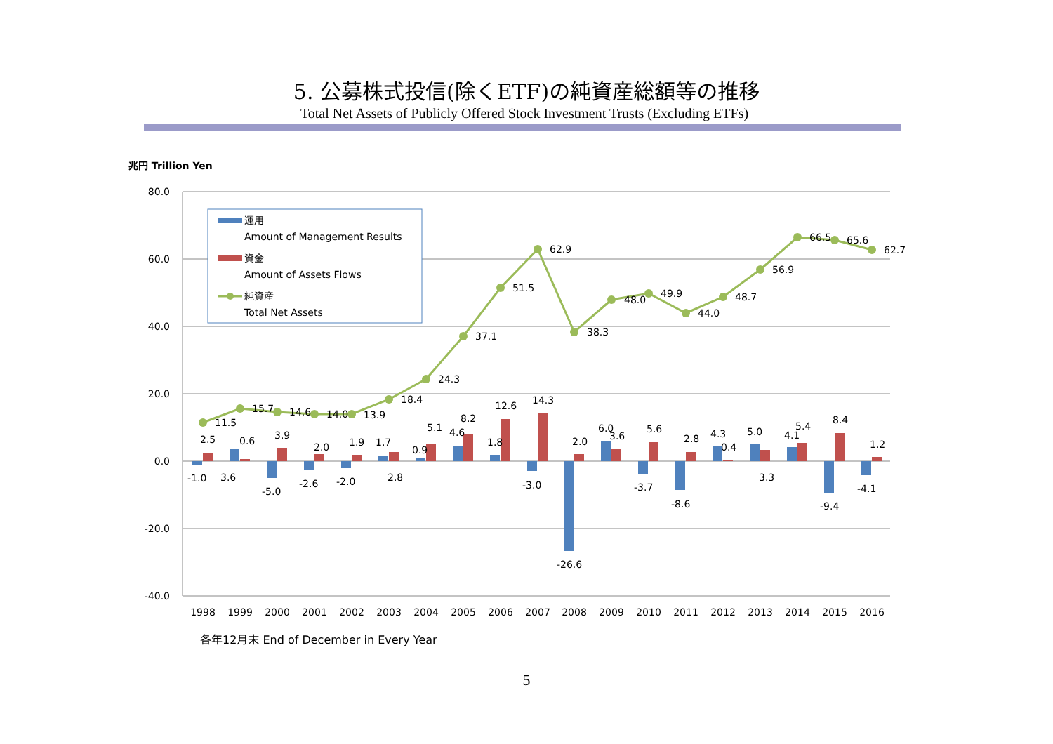5. 公募株式投信(除くETF)の純資産総額等の推移
Total Net Assets of Publicly Offered Stock Investment Trusts (Excluding ETFs)
兆円 Trillion Yen
80.0
60.0
40.0
20.0
0.0
-20.0
-40.0
11.5
15.7
14.6
14.0
13.9
18.4
24.3
37.1
51.5
62.9
38.3
48.0
49.9
44.0
48.7
56.9
66.5
65.6
62.7
2.5
0.6
3.9
2.0
1.9
1.7
5.1
4.6
8.2
1.8
12.6
14.3
2.0
6.0
3.6
5.6
2.8
4.3
0.4
5.0
4.1
5.4
8.4
1.2
0.9
-1.0
3.6
-5.0
-2.6
-2.0
2.8
-3.0
-26.6
-3.7
-8.6
3.3
-9.4
-4.1
1998
1999
2000
2001
2002
2003
2004
2005
2006
2007
2008
2009
2010
2011
2012
2013
2014
2015
2016
運用
Amount of Management Results
資金
Amount of Assets Flows
純資産
Total Net Assets
各年12月末 End of December in Every Year
5